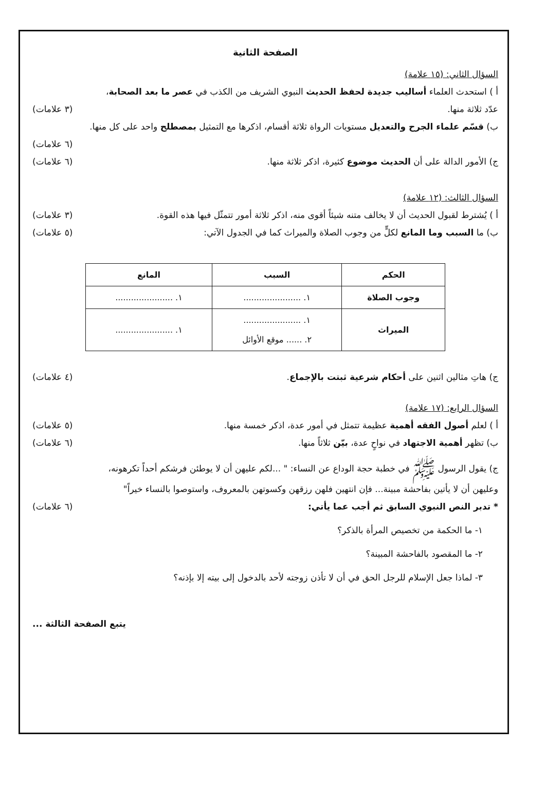الصفحة الثانية
السؤال الثاني: (١٥ علامة)
أ ) استحدث العلماء أساليب جديدة لحفظ الحديث النبوي الشريف من الكذب في عصر ما بعد الصحابة،
عدّد ثلاثة منها. (٣ علامات)
ب) قسّم علماء الجرح والتعديل مستويات الرواة ثلاثة أقسام، اذكرها مع التمثيل بمصطلح واحد على كل منها.
(٦ علامات)
ج) الأمور الدالة على أن الحديث موضوع كثيرة، اذكر ثلاثة منها. (٦ علامات)
السؤال الثالث: (١٢ علامة)
أ ) يُشترط لقبول الحديث أن لا يخالف متنه شيئاً أقوى منه، اذكر ثلاثة أمور تتمثّل فيها هذه القوة. (٣ علامات)
ب) ما السبب وما المانع لكلٍّ من وجوب الصلاة والميراث كما في الجدول الآتي: (٥ علامات)
| الحكم | السبب | المانع |
| --- | --- | --- |
| وجوب الصلاة | ١. ...................... | ١. ...................... |
| الميراث | ١. ...................... ٢. ...... موقع الأوائل | ١. ...................... |
ج) هاتِ مثالين اثنين على أحكام شرعية ثبتت بالإجماع. (٤ علامات)
السؤال الرابع: (١٧ علامة)
أ ) لعلم أصول الفقه أهمية عظيمة تتمثل في أمور عدة، اذكر خمسة منها. (٥ علامات)
ب) تظهر أهمية الاجتهاد في نواحٍ عدة، بيّن ثلاثاً منها. (٦ علامات)
ج) يقول الرسول ﷺ في خطبة حجة الوداع عن النساء: " ...لكم عليهن أن لا يوطئن فرشكم أحداً تكرهونه،
وعليهن أن لا يأتين بفاحشة مبينة... فإن انتهين فلهن رزقهن وكسوتهن بالمعروف، واستوصوا بالنساء خيراً"
* تدبر النص النبوي السابق ثم أجب عما يأتي: (٦ علامات)
١- ما الحكمة من تخصيص المرأة بالذكر؟
٢- ما المقصود بالفاحشة المبينة؟
٣- لماذا جعل الإسلام للرجل الحق في أن لا تأذن زوجته لأحد بالدخول إلى بيته إلا بإذنه؟
يتبع الصفحة الثالثة ...